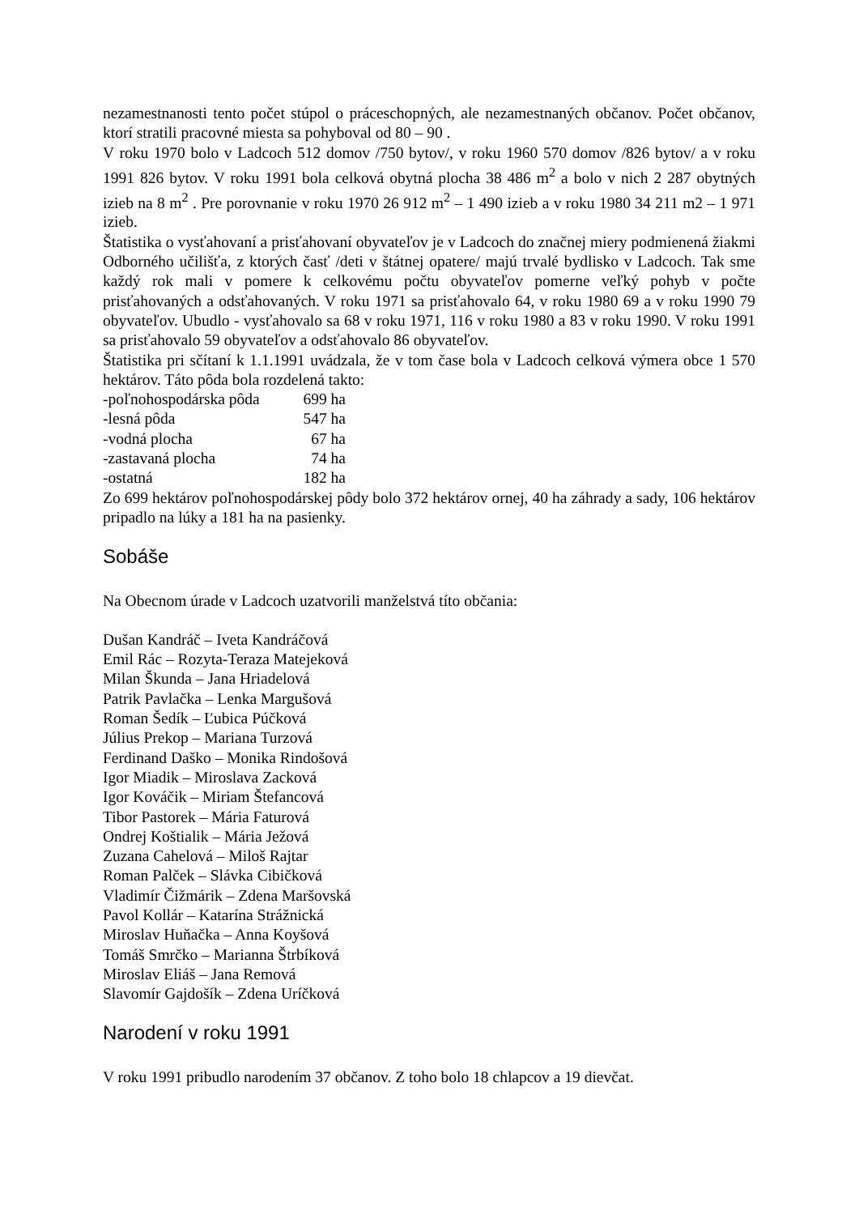nezamestnanosti tento počet stúpol o práceschopných, ale nezamestnaných občanov. Počet občanov, ktorí stratili pracovné miesta sa pohyboval od 80 – 90 .
V roku 1970 bolo v Ladcoch 512 domov /750 bytov/, v roku 1960 570 domov /826 bytov/ a v roku 1991 826 bytov. V roku 1991 bola celková obytná plocha 38 486 m<sup>2</sup> a bolo v nich 2 287 obytných izieb na 8 m<sup>2</sup> . Pre porovnanie v roku 1970 26 912 m<sup>2</sup> – 1 490 izieb a v roku 1980 34 211 m2 – 1 971 izieb.
Štatistika o vysťahovaní a prisťahovaní obyvateľov je v Ladcoch do značnej miery podmienená žiakmi Odborného učilišťa, z ktorých časť /deti v štátnej opatere/ majú trvalé bydlisko v Ladcoch. Tak sme každý rok mali v pomere k celkovému počtu obyvateľov pomerne veľký pohyb v počte prisťahovaných a odsťahovaných. V roku 1971 sa prisťahovalo 64, v roku 1980 69 a v roku 1990 79 obyvateľov. Ubudlo - vysťahovalo sa 68 v roku 1971, 116 v roku 1980 a 83 v roku 1990. V roku 1991 sa prisťahovalo 59 obyvateľov a odsťahovalo 86 obyvateľov.
Štatistika pri sčítaní k 1.1.1991 uvádzala, že v tom čase bola v Ladcoch celková výmera obce 1 570 hektárov. Táto pôda bola rozdelená takto:
| -poľnohospodárska pôda | 699 ha |
| -lesná pôda | 547 ha |
| -vodná plocha | 67 ha |
| -zastavaná plocha | 74 ha |
| -ostatná | 182 ha |
Zo 699 hektárov poľnohospodárskej pôdy bolo 372 hektárov ornej, 40 ha záhrady a sady, 106 hektárov pripadlo na lúky a 181 ha na pasienky.
Sobáše
Na Obecnom úrade v Ladcoch uzatvorili manželstvá títo občania:
Dušan Kandráč – Iveta Kandráčová
Emil Rác – Rozyta-Teraza Matejeková
Milan Škunda – Jana Hriadelová
Patrik Pavlačka – Lenka Margušová
Roman Šedík – Ľubica Púčková
Július Prekop – Mariana Turzová
Ferdinand Daško – Monika Rindošová
Igor Miadik – Miroslava Zacková
Igor Kováčik – Miriam Štefancová
Tibor Pastorek – Mária Faturová
Ondrej Koštialik – Mária Ježová
Zuzana Cahelová – Miloš Rajtar
Roman Palček – Slávka Cibičková
Vladimír Čižmárik – Zdena Maršovská
Pavol Kollár – Katarína Strážnická
Miroslav Huňačka – Anna Koyšová
Tomáš Smrčko – Marianna Štrbíková
Miroslav Eliáš – Jana Remová
Slavomír Gajdošík – Zdena Uríčková
Narodení v roku 1991
V roku 1991 pribudlo narodením 37 občanov. Z toho bolo 18 chlapcov a 19 dievčat.